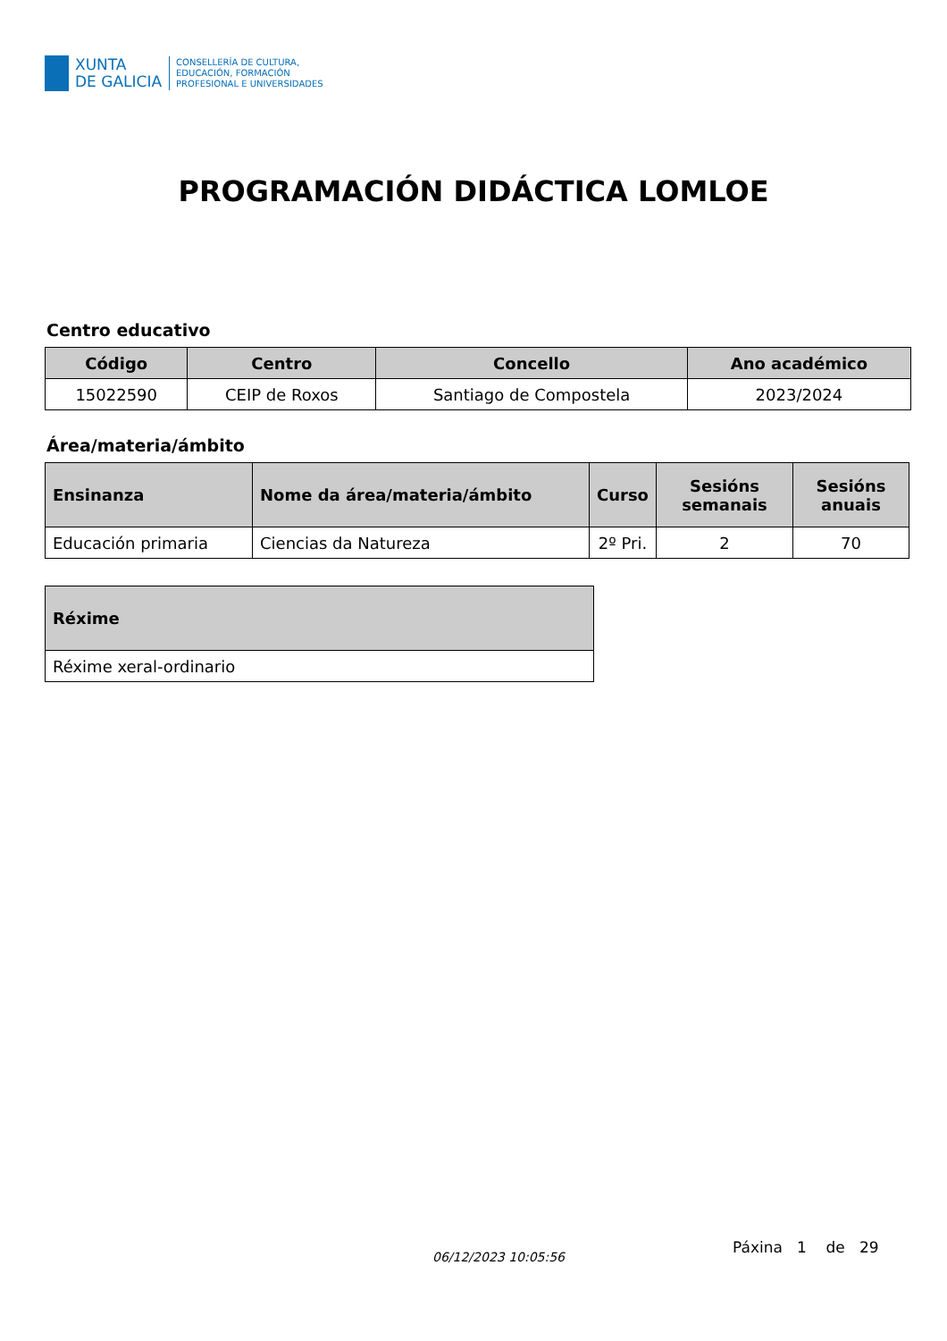XUNTA
DE GALICIA
CONSELLERÍA DE CULTURA,
EDUCACIÓN, FORMACIÓN
PROFESIONAL E UNIVERSIDADES
PROGRAMACIÓN DIDÁCTICA LOMLOE
Centro educativo
| Código | Centro | Concello | Ano académico |
| --- | --- | --- | --- |
| 15022590 | CEIP de Roxos | Santiago de Compostela | 2023/2024 |
Área/materia/ámbito
| Ensinanza | Nome da área/materia/ámbito | Curso | Sesións semanais | Sesións anuais |
| --- | --- | --- | --- | --- |
| Educación primaria | Ciencias da Natureza | 2º Pri. | 2 | 70 |
| Réxime |
| --- |
| Réxime xeral-ordinario |
06/12/2023 10:05:56
Páxina 1 de 29